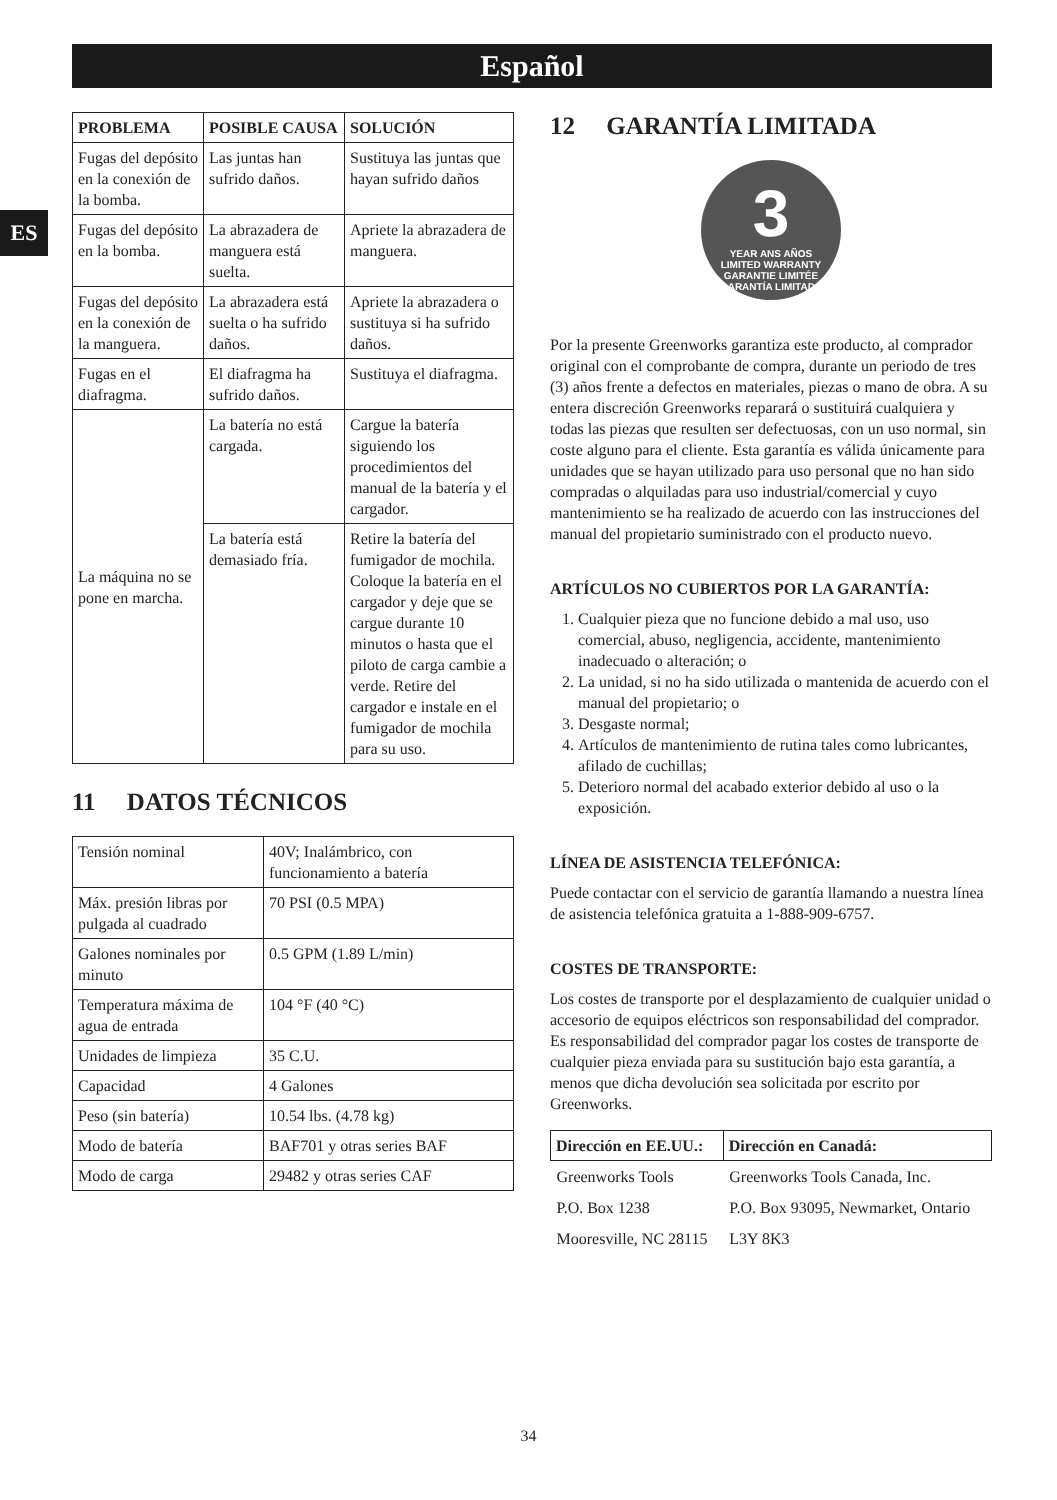Español
ES
| PROBLEMA | POSIBLE CAUSA | SOLUCIÓN |
| --- | --- | --- |
| Fugas del depósito en la conexión de la bomba. | Las juntas han sufrido daños. | Sustituya las juntas que hayan sufrido daños |
| Fugas del depósito en la bomba. | La abrazadera de manguera está suelta. | Apriete la abrazadera de manguera. |
| Fugas del depósito en la conexión de la manguera. | La abrazadera está suelta o ha sufrido daños. | Apriete la abrazadera o sustituya si ha sufrido daños. |
| Fugas en el diafragma. | El diafragma ha sufrido daños. | Sustituya el diafragma. |
| La máquina no se pone en marcha. | La batería no está cargada. | Cargue la batería siguiendo los procedimientos del manual de la batería y el cargador. |
| | La batería está demasiado fría. | Retire la batería del fumigador de mochila. Coloque la batería en el cargador y deje que se cargue durante 10 minutos o hasta que el piloto de carga cambie a verde. Retire del cargador e instale en el fumigador de mochila para su uso. |
11 DATOS TÉCNICOS
| Tensión nominal | 40V; Inalámbrico, con funcionamiento a batería |
| Máx. presión libras por pulgada al cuadrado | 70 PSI (0.5 MPA) |
| Galones nominales por minuto | 0.5 GPM (1.89 L/min) |
| Temperatura máxima de agua de entrada | 104 °F (40 °C) |
| Unidades de limpieza | 35 C.U. |
| Capacidad | 4 Galones |
| Peso (sin batería) | 10.54 lbs. (4.78 kg) |
| Modo de batería | BAF701 y otras series BAF |
| Modo de carga | 29482 y otras series CAF |
12 GARANTÍA LIMITADA
3
YEAR ANS AÑOS
LIMITED WARRANTY
GARANTIE LIMITÉE
GARANTÍA LIMITADA
Por la presente Greenworks garantiza este producto, al comprador original con el comprobante de compra, durante un periodo de tres (3) años frente a defectos en materiales, piezas o mano de obra. A su entera discreción Greenworks reparará o sustituirá cualquiera y todas las piezas que resulten ser defectuosas, con un uso normal, sin coste alguno para el cliente. Esta garantía es válida únicamente para unidades que se hayan utilizado para uso personal que no han sido compradas o alquiladas para uso industrial/comercial y cuyo mantenimiento se ha realizado de acuerdo con las instrucciones del manual del propietario suministrado con el producto nuevo.
ARTÍCULOS NO CUBIERTOS POR LA GARANTÍA:
1. Cualquier pieza que no funcione debido a mal uso, uso comercial, abuso, negligencia, accidente, mantenimiento inadecuado o alteración; o
2. La unidad, si no ha sido utilizada o mantenida de acuerdo con el manual del propietario; o
3. Desgaste normal;
4. Artículos de mantenimiento de rutina tales como lubricantes, afilado de cuchillas;
5. Deterioro normal del acabado exterior debido al uso o la exposición.
LÍNEA DE ASISTENCIA TELEFÓNICA:
Puede contactar con el servicio de garantía llamando a nuestra línea de asistencia telefónica gratuita a 1-888-909-6757.
COSTES DE TRANSPORTE:
Los costes de transporte por el desplazamiento de cualquier unidad o accesorio de equipos eléctricos son responsabilidad del comprador. Es responsabilidad del comprador pagar los costes de transporte de cualquier pieza enviada para su sustitución bajo esta garantía, a menos que dicha devolución sea solicitada por escrito por Greenworks.
| Dirección en EE.UU.: | Dirección en Canadá: |
| --- | --- |
| Greenworks Tools | Greenworks Tools Canada, Inc. |
| P.O. Box 1238 | P.O. Box 93095, Newmarket, Ontario |
| Mooresville, NC 28115 | L3Y 8K3 |
34